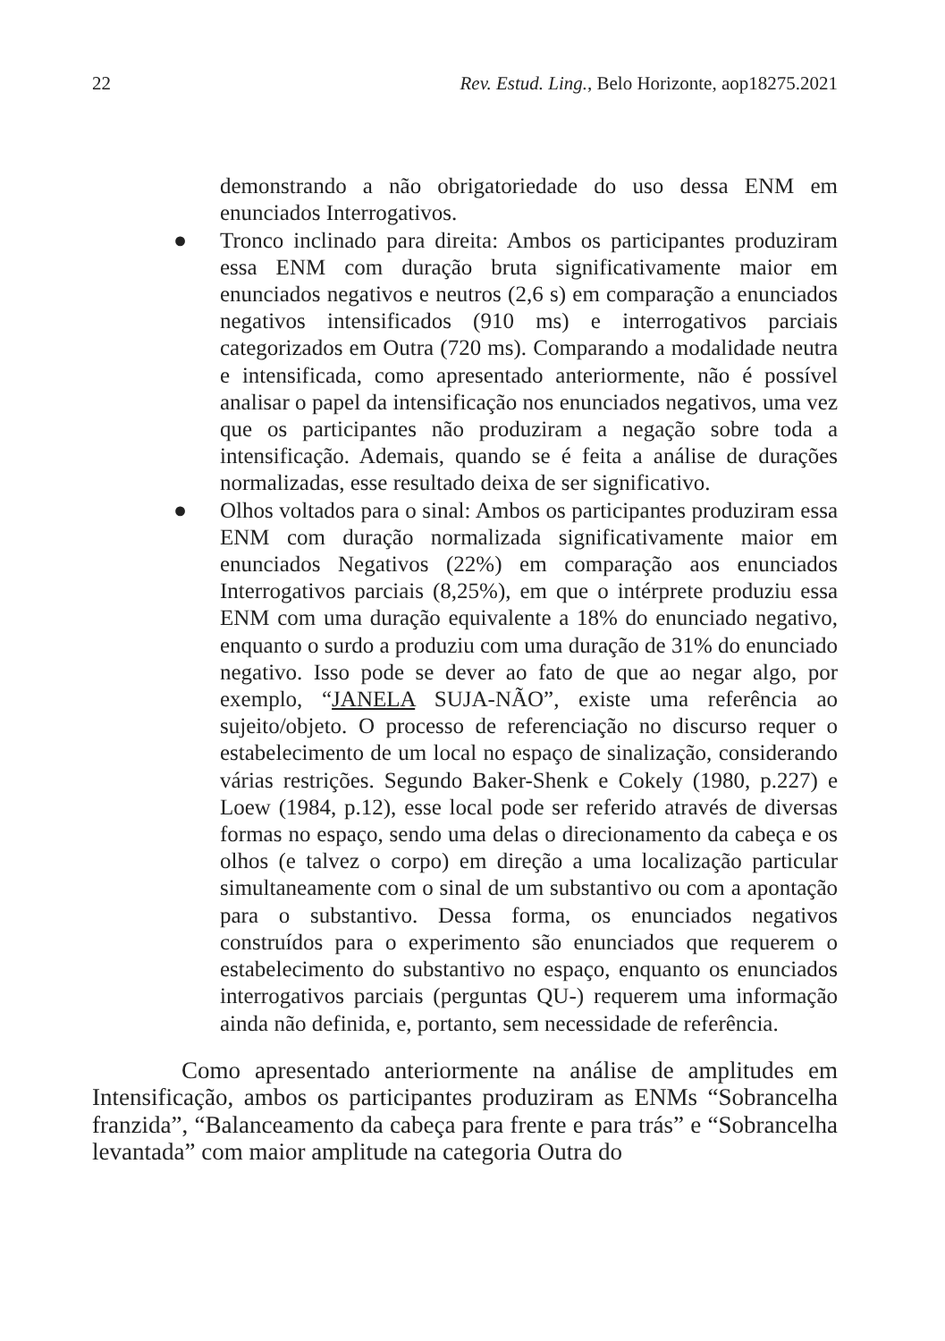22 Rev. Estud. Ling., Belo Horizonte, aop18275.2021
demonstrando a não obrigatoriedade do uso dessa ENM em enunciados Interrogativos.
● Tronco inclinado para direita: Ambos os participantes produziram essa ENM com duração bruta significativamente maior em enunciados negativos e neutros (2,6 s) em comparação a enunciados negativos intensificados (910 ms) e interrogativos parciais categorizados em Outra (720 ms). Comparando a modalidade neutra e intensificada, como apresentado anteriormente, não é possível analisar o papel da intensificação nos enunciados negativos, uma vez que os participantes não produziram a negação sobre toda a intensificação. Ademais, quando se é feita a análise de durações normalizadas, esse resultado deixa de ser significativo.
● Olhos voltados para o sinal: Ambos os participantes produziram essa ENM com duração normalizada significativamente maior em enunciados Negativos (22%) em comparação aos enunciados Interrogativos parciais (8,25%), em que o intérprete produziu essa ENM com uma duração equivalente a 18% do enunciado negativo, enquanto o surdo a produziu com uma duração de 31% do enunciado negativo. Isso pode se dever ao fato de que ao negar algo, por exemplo, “JANELA SUJA-NÃO”, existe uma referência ao sujeito/objeto. O processo de referenciação no discurso requer o estabelecimento de um local no espaço de sinalização, considerando várias restrições. Segundo Baker-Shenk e Cokely (1980, p.227) e Loew (1984, p.12), esse local pode ser referido através de diversas formas no espaço, sendo uma delas o direcionamento da cabeça e os olhos (e talvez o corpo) em direção a uma localização particular simultaneamente com o sinal de um substantivo ou com a apontação para o substantivo. Dessa forma, os enunciados negativos construídos para o experimento são enunciados que requerem o estabelecimento do substantivo no espaço, enquanto os enunciados interrogativos parciais (perguntas QU-) requerem uma informação ainda não definida, e, portanto, sem necessidade de referência.
Como apresentado anteriormente na análise de amplitudes em Intensificação, ambos os participantes produziram as ENMs “Sobrancelha franzida”, “Balanceamento da cabeça para frente e para trás” e “Sobrancelha levantada” com maior amplitude na categoria Outra do